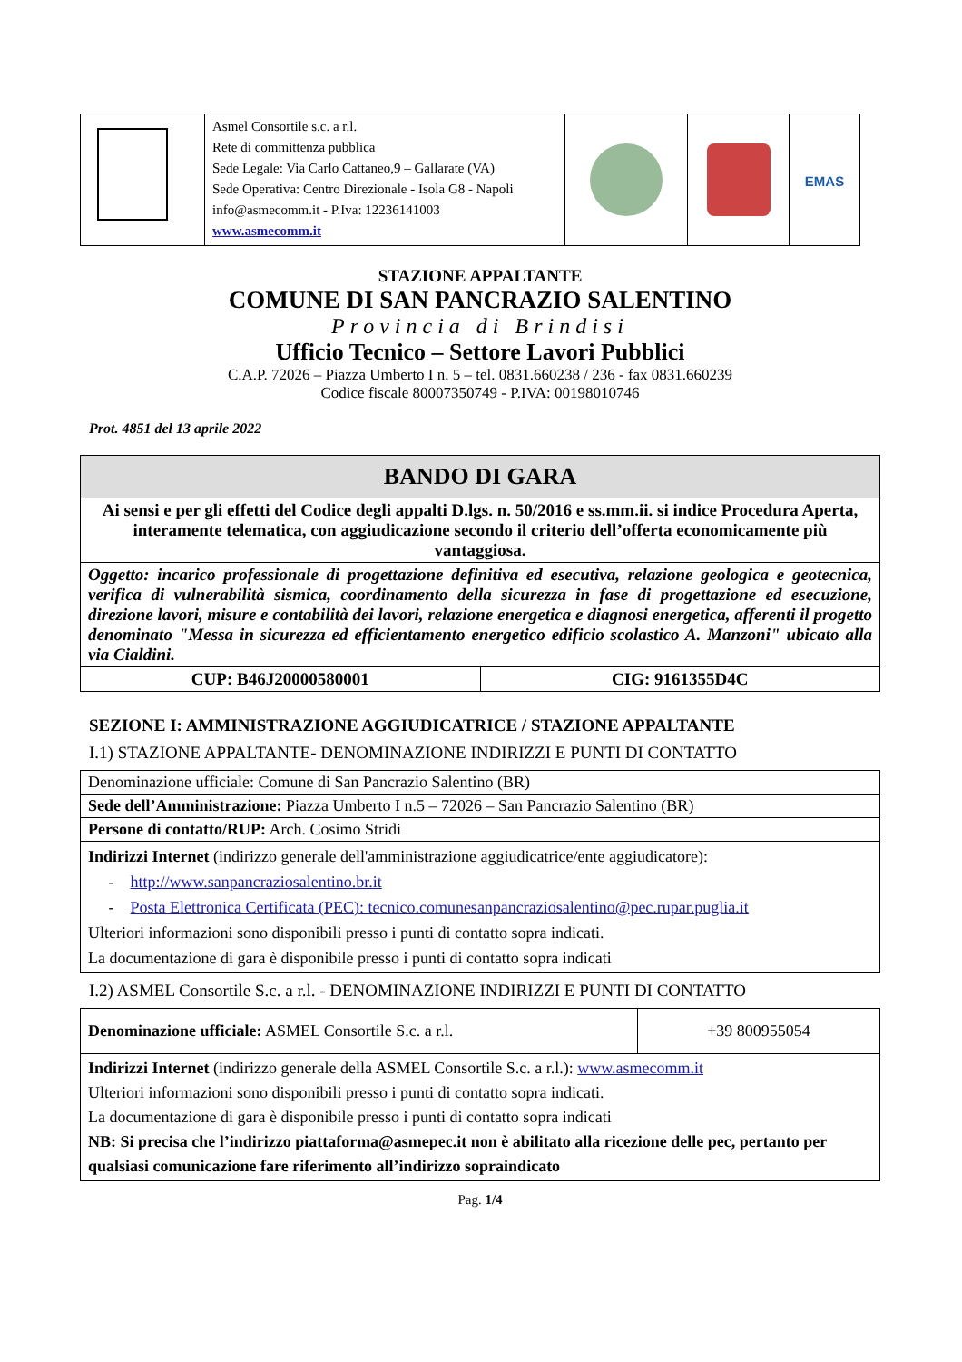| | Asmel Consortile s.c. a r.l. Rete di committenza pubblica Sede Legale: Via Carlo Cattaneo,9 – Gallarate (VA) Sede Operativa: Centro Direzionale - Isola G8 - Napoli info@asmecomm.it - P.Iva: 12236141003 www.asmecomm.it | | | EMAS |
STAZIONE APPALTANTE
COMUNE DI SAN PANCRAZIO SALENTINO
Provincia di Brindisi
Ufficio Tecnico – Settore Lavori Pubblici
C.A.P. 72026 – Piazza Umberto I n. 5 – tel. 0831.660238 / 236 - fax 0831.660239
Codice fiscale 80007350749 - P.IVA: 00198010746
Prot. 4851 del 13 aprile 2022
| BANDO DI GARA | |
| Ai sensi e per gli effetti del Codice degli appalti D.lgs. n. 50/2016 e ss.mm.ii. si indice Procedura Aperta, interamente telematica, con aggiudicazione secondo il criterio dell’offerta economicamente più vantaggiosa. | |
| Oggetto: incarico professionale di progettazione definitiva ed esecutiva, relazione geologica e geotecnica, verifica di vulnerabilità sismica, coordinamento della sicurezza in fase di progettazione ed esecuzione, direzione lavori, misure e contabilità dei lavori, relazione energetica e diagnosi energetica, afferenti il progetto denominato "Messa in sicurezza ed efficientamento energetico edificio scolastico A. Manzoni" ubicato alla via Cialdini. | |
| CUP: B46J20000580001 | CIG: 9161355D4C |
SEZIONE I: AMMINISTRAZIONE AGGIUDICATRICE / STAZIONE APPALTANTE
I.1) STAZIONE APPALTANTE- DENOMINAZIONE INDIRIZZI E PUNTI DI CONTATTO
| Denominazione ufficiale: Comune di San Pancrazio Salentino (BR) |
| Sede dell’Amministrazione: Piazza Umberto I n.5 – 72026 – San Pancrazio Salentino (BR) |
| Persone di contatto/RUP: Arch. Cosimo Stridi |
| Indirizzi Internet (indirizzo generale dell'amministrazione aggiudicatrice/ente aggiudicatore): - http://www.sanpancraziosalentino.br.it - Posta Elettronica Certificata (PEC): tecnico.comunesanpancraziosalentino@pec.rupar.puglia.it Ulteriori informazioni sono disponibili presso i punti di contatto sopra indicati. La documentazione di gara è disponibile presso i punti di contatto sopra indicati |
I.2) ASMEL Consortile S.c. a r.l. - DENOMINAZIONE INDIRIZZI E PUNTI DI CONTATTO
| Denominazione ufficiale: ASMEL Consortile S.c. a r.l. | +39 800955054 |
| Indirizzi Internet (indirizzo generale della ASMEL Consortile S.c. a r.l.): www.asmecomm.it Ulteriori informazioni sono disponibili presso i punti di contatto sopra indicati. La documentazione di gara è disponibile presso i punti di contatto sopra indicati NB: Si precisa che l’indirizzo piattaforma@asmepec.it non è abilitato alla ricezione delle pec, pertanto per qualsiasi comunicazione fare riferimento all’indirizzo sopraindicato | |
Pag. 1/4